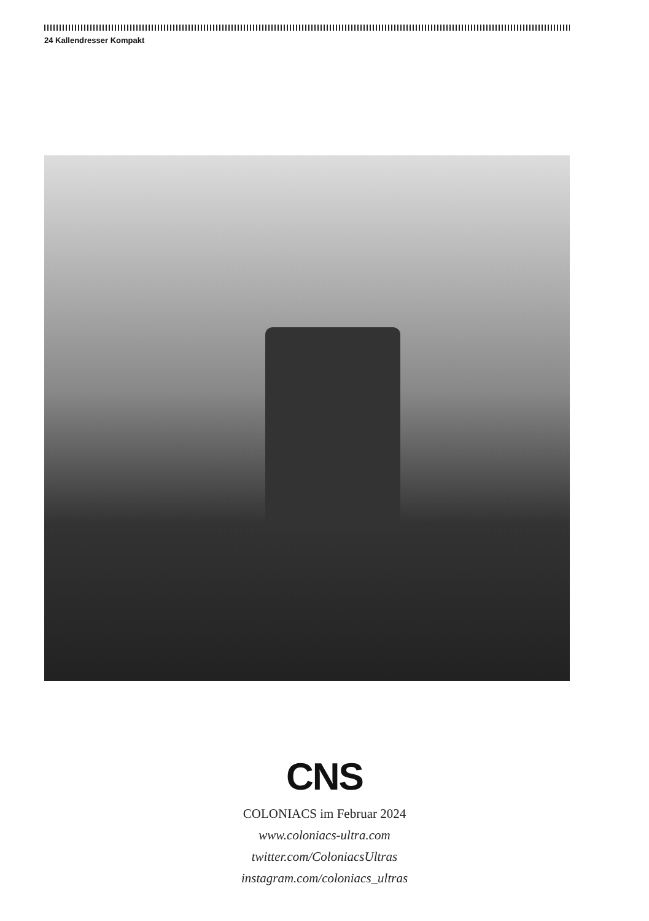24 Kallendresser Kompakt
CNS
COLONIACS im Februar 2024
www.coloniacs-ultra.com
twitter.com/ColoniacsUltras
instagram.com/coloniacs_ultras